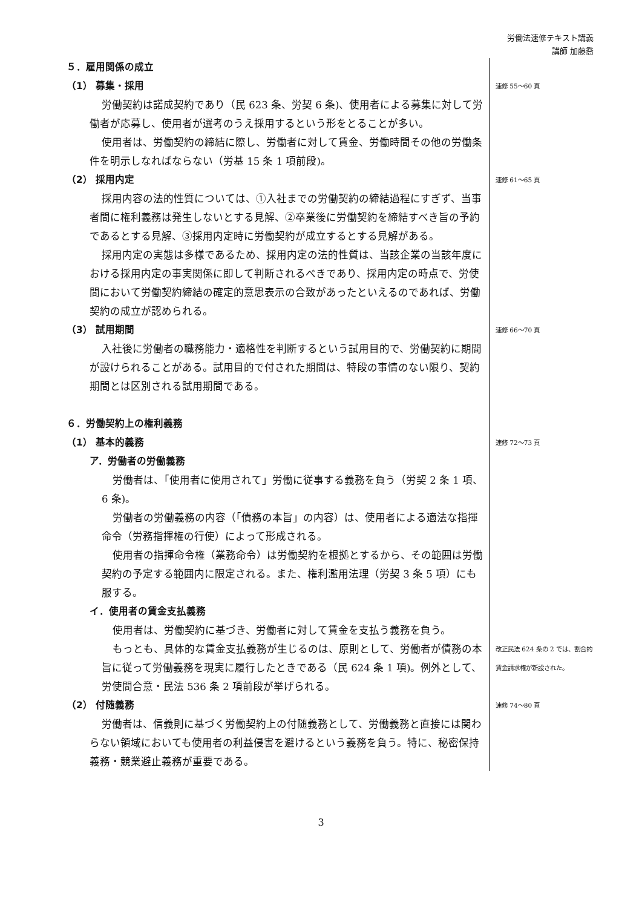労働法速修テキスト講義
講師 加藤喬
５．雇用関係の成立
（1） 募集・採用
速修 55〜60 頁
労働契約は諾成契約であり（民 623 条、労契 6 条)、使用者による募集に対して労働者が応募し、使用者が選考のうえ採用するという形をとることが多い。
使用者は、労働契約の締結に際し、労働者に対して賃金、労働時間その他の労働条件を明示しなればならない（労基 15 条 1 項前段)。
（2） 採用内定
速修 61〜65 頁
採用内容の法的性質については、①入社までの労働契約の締結過程にすぎず、当事者間に権利義務は発生しないとする見解、②卒業後に労働契約を締結すべき旨の予約であるとする見解、③採用内定時に労働契約が成立するとする見解がある。
採用内定の実態は多様であるため、採用内定の法的性質は、当該企業の当該年度における採用内定の事実関係に即して判断されるべきであり、採用内定の時点で、労使間において労働契約締結の確定的意思表示の合致があったといえるのであれば、労働契約の成立が認められる。
（3） 試用期間
速修 66〜70 頁
入社後に労働者の職務能力・適格性を判断するという試用目的で、労働契約に期間が設けられることがある。試用目的で付された期間は、特段の事情のない限り、契約期間とは区別される試用期間である。
６．労働契約上の権利義務
（1） 基本的義務
速修 72〜73 頁
ア．労働者の労働義務
労働者は、「使用者に使用されて」労働に従事する義務を負う（労契 2 条 1 項、6 条)。
労働者の労働義務の内容（「債務の本旨」の内容）は、使用者による適法な指揮命令（労務指揮権の行使）によって形成される。
使用者の指揮命令権（業務命令）は労働契約を根拠とするから、その範囲は労働契約の予定する範囲内に限定される。また、権利濫用法理（労契 3 条 5 項）にも服する。
イ．使用者の賃金支払義務
使用者は、労働契約に基づき、労働者に対して賃金を支払う義務を負う。
もっとも、具体的な賃金支払義務が生じるのは、原則として、労働者が債務の本旨に従って労働義務を現実に履行したときである（民 624 条 1 項)。例外として、労使間合意・民法 536 条 2 項前段が挙げられる。
改正民法 624 条の 2 では、割合的
賃金請求権が新設された。
（2） 付随義務
速修 74〜80 頁
労働者は、信義則に基づく労働契約上の付随義務として、労働義務と直接には関わらない領域においても使用者の利益侵害を避けるという義務を負う。特に、秘密保持義務・競業避止義務が重要である。
3